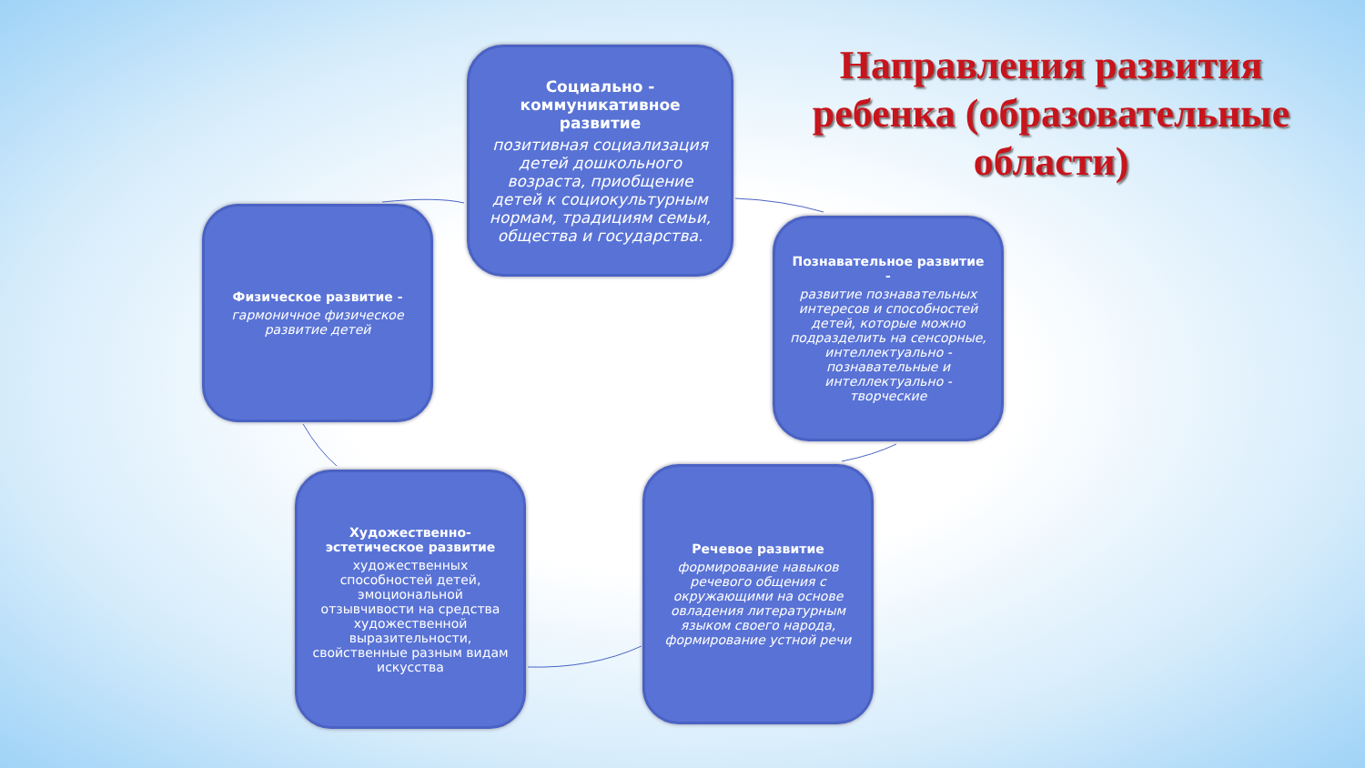Направления развития ребенка (образовательные области)
Социально - коммуникативное развитие
позитивная социализация детей дошкольного возраста, приобщение детей к социокультурным нормам, традициям семьи, общества и государства.
Физическое развитие -
гармоничное физическое развитие детей
Познавательное развитие -
развитие познавательных интересов и способностей детей, которые можно подразделить на сенсорные, интеллектуально - познавательные и интеллектуально - творческие
Художественно-эстетическое развитие
художественных способностей детей, эмоциональной отзывчивости на средства художественной выразительности, свойственные разным видам искусства
Речевое развитие
формирование навыков речевого общения с окружающими на основе овладения литературным языком своего народа, формирование устной речи